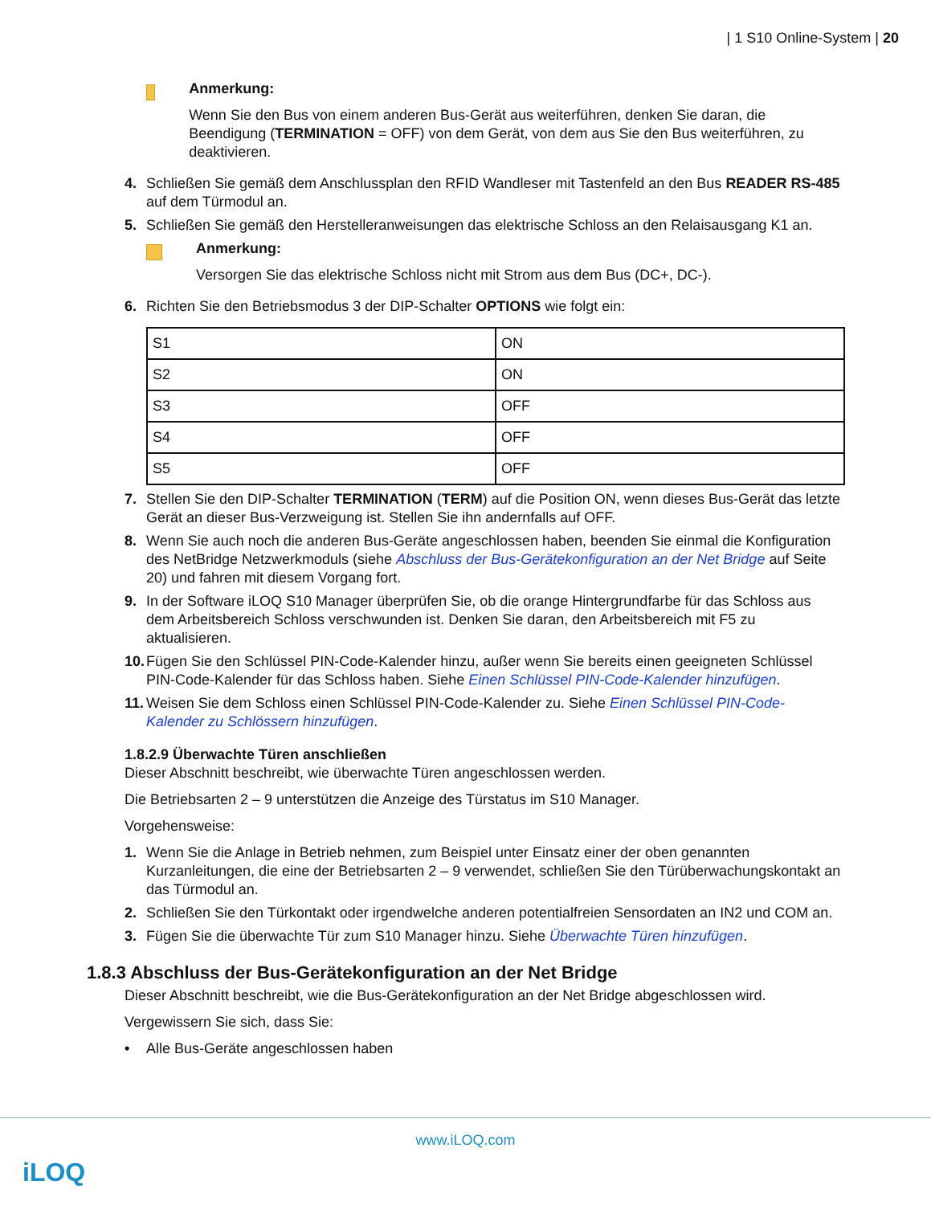| 1 S10 Online-System | 20
Anmerkung:
Wenn Sie den Bus von einem anderen Bus-Gerät aus weiterführen, denken Sie daran, die Beendigung (TERMINATION = OFF) von dem Gerät, von dem aus Sie den Bus weiterführen, zu deaktivieren.
4. Schließen Sie gemäß dem Anschlussplan den RFID Wandleser mit Tastenfeld an den Bus READER RS-485 auf dem Türmodul an.
5. Schließen Sie gemäß den Herstelleranweisungen das elektrische Schloss an den Relaisausgang K1 an.
Anmerkung:
Versorgen Sie das elektrische Schloss nicht mit Strom aus dem Bus (DC+, DC-).
6. Richten Sie den Betriebsmodus 3 der DIP-Schalter OPTIONS wie folgt ein:
| S1 | ON |
| S2 | ON |
| S3 | OFF |
| S4 | OFF |
| S5 | OFF |
7. Stellen Sie den DIP-Schalter TERMINATION (TERM) auf die Position ON, wenn dieses Bus-Gerät das letzte Gerät an dieser Bus-Verzweigung ist. Stellen Sie ihn andernfalls auf OFF.
8. Wenn Sie auch noch die anderen Bus-Geräte angeschlossen haben, beenden Sie einmal die Konfiguration des NetBridge Netzwerkmoduls (siehe Abschluss der Bus-Gerätekonfiguration an der Net Bridge auf Seite 20) und fahren mit diesem Vorgang fort.
9. In der Software iLOQ S10 Manager überprüfen Sie, ob die orange Hintergrundfarbe für das Schloss aus dem Arbeitsbereich Schloss verschwunden ist. Denken Sie daran, den Arbeitsbereich mit F5 zu aktualisieren.
10. Fügen Sie den Schlüssel PIN-Code-Kalender hinzu, außer wenn Sie bereits einen geeigneten Schlüssel PIN-Code-Kalender für das Schloss haben. Siehe Einen Schlüssel PIN-Code-Kalender hinzufügen.
11. Weisen Sie dem Schloss einen Schlüssel PIN-Code-Kalender zu. Siehe Einen Schlüssel PIN-Code-Kalender zu Schlössern hinzufügen.
1.8.2.9 Überwachte Türen anschließen
Dieser Abschnitt beschreibt, wie überwachte Türen angeschlossen werden.
Die Betriebsarten 2 – 9 unterstützen die Anzeige des Türstatus im S10 Manager.
Vorgehensweise:
1. Wenn Sie die Anlage in Betrieb nehmen, zum Beispiel unter Einsatz einer der oben genannten Kurzanleitungen, die eine der Betriebsarten 2 – 9 verwendet, schließen Sie den Türüberwachungskontakt an das Türmodul an.
2. Schließen Sie den Türkontakt oder irgendwelche anderen potentialfreien Sensordaten an IN2 und COM an.
3. Fügen Sie die überwachte Tür zum S10 Manager hinzu. Siehe Überwachte Türen hinzufügen.
1.8.3 Abschluss der Bus-Gerätekonfiguration an der Net Bridge
Dieser Abschnitt beschreibt, wie die Bus-Gerätekonfiguration an der Net Bridge abgeschlossen wird.
Vergewissern Sie sich, dass Sie:
• Alle Bus-Geräte angeschlossen haben
www.iLOQ.com
iLOQ